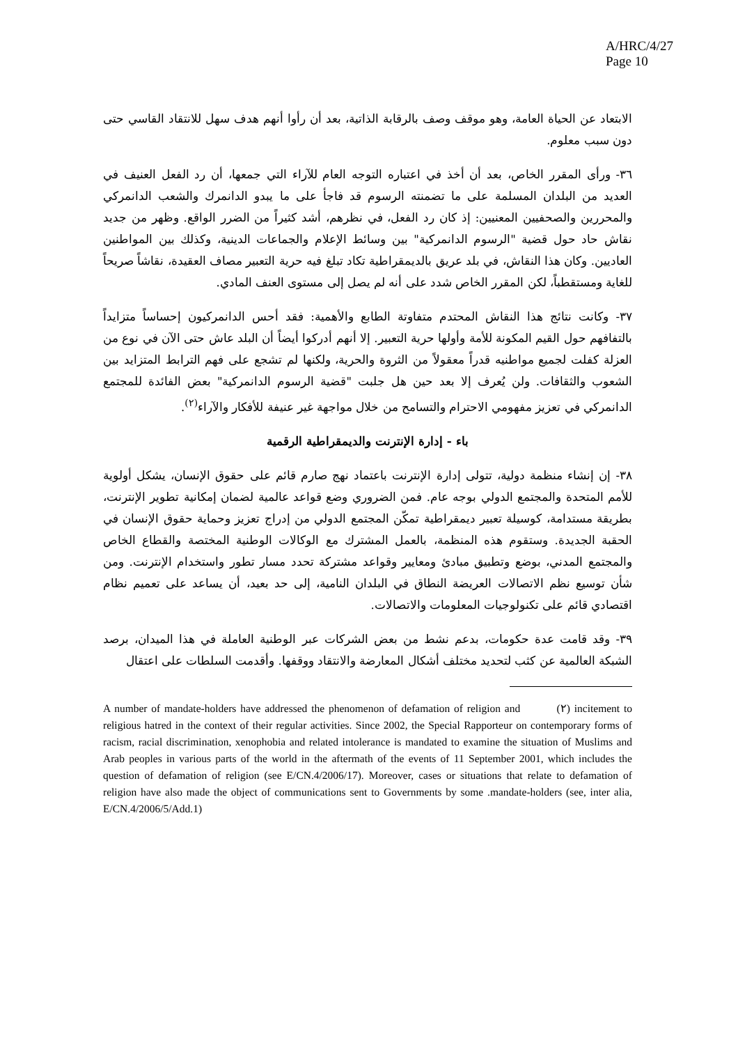A/HRC/4/27
Page 10
الابتعاد عن الحياة العامة، وهو موقف وصف بالرقابة الذاتية، بعد أن رأوا أنهم هدف سهل للانتقاد القاسي حتى دون سبب معلوم.
٣٦- ورأى المقرر الخاص، بعد أن أخذ في اعتباره التوجه العام للآراء التي جمعها، أن رد الفعل العنيف في العديد من البلدان المسلمة على ما تضمنته الرسوم قد فاجأ على ما يبدو الدانمرك والشعب الدانمركي والمحررين والصحفيين المعنيين: إذ كان رد الفعل، في نظرهم، أشد كثيراً من الضرر الواقع. وظهر من جديد نقاش حاد حول قضية "الرسوم الدانمركية" بين وسائط الإعلام والجماعات الدينية، وكذلك بين المواطنين العاديين. وكان هذا النقاش، في بلد عريق بالديمقراطية تكاد تبلغ فيه حرية التعبير مصاف العقيدة، نقاشاً صريحاً للغاية ومستقطباً، لكن المقرر الخاص شدد على أنه لم يصل إلى مستوى العنف المادي.
٣٧- وكانت نتائج هذا النقاش المحتدم متفاوتة الطابع والأهمية: فقد أحس الدانمركيون إحساساً متزايداً بالتفافهم حول القيم المكونة للأمة وأولها حرية التعبير. إلا أنهم أدركوا أيضاً أن البلد عاش حتى الآن في نوع من العزلة كفلت لجميع مواطنيه قدراً معقولاً من الثروة والحرية، ولكنها لم تشجع على فهم الترابط المتزايد بين الشعوب والثقافات. ولن يُعرف إلا بعد حين هل جلبت "قضية الرسوم الدانمركية" بعض الفائدة للمجتمع الدانمركي في تعزيز مفهومي الاحترام والتسامح من خلال مواجهة غير عنيفة للأفكار والآراء<sup>(٢)</sup>.
باء - إدارة الإنترنت والديمقراطية الرقمية
٣٨- إن إنشاء منظمة دولية، تتولى إدارة الإنترنت باعتماد نهج صارم قائم على حقوق الإنسان، يشكل أولوية للأمم المتحدة والمجتمع الدولي بوجه عام. فمن الضروري وضع قواعد عالمية لضمان إمكانية تطوير الإنترنت، بطريقة مستدامة، كوسيلة تعبير ديمقراطية تمكّن المجتمع الدولي من إدراج تعزيز وحماية حقوق الإنسان في الحقبة الجديدة. وستقوم هذه المنظمة، بالعمل المشترك مع الوكالات الوطنية المختصة والقطاع الخاص والمجتمع المدني، بوضع وتطبيق مبادئ ومعايير وقواعد مشتركة تحدد مسار تطور واستخدام الإنترنت. ومن شأن توسيع نظم الاتصالات العريضة النطاق في البلدان النامية، إلى حد بعيد، أن يساعد على تعميم نظام اقتصادي قائم على تكنولوجيات المعلومات والاتصالات.
٣٩- وقد قامت عدة حكومات، بدعم نشط من بعض الشركات عبر الوطنية العاملة في هذا الميدان، برصد الشبكة العالمية عن كثب لتحديد مختلف أشكال المعارضة والانتقاد ووقفها. وأقدمت السلطات على اعتقال
A number of mandate-holders have addressed the phenomenon of defamation of religion and (٢) incitement to religious hatred in the context of their regular activities. Since 2002, the Special Rapporteur on contemporary forms of racism, racial discrimination, xenophobia and related intolerance is mandated to examine the situation of Muslims and Arab peoples in various parts of the world in the aftermath of the events of 11 September 2001, which includes the question of defamation of religion (see E/CN.4/2006/17). Moreover, cases or situations that relate to defamation of religion have also made the object of communications sent to Governments by some .mandate-holders (see, inter alia, E/CN.4/2006/5/Add.1)